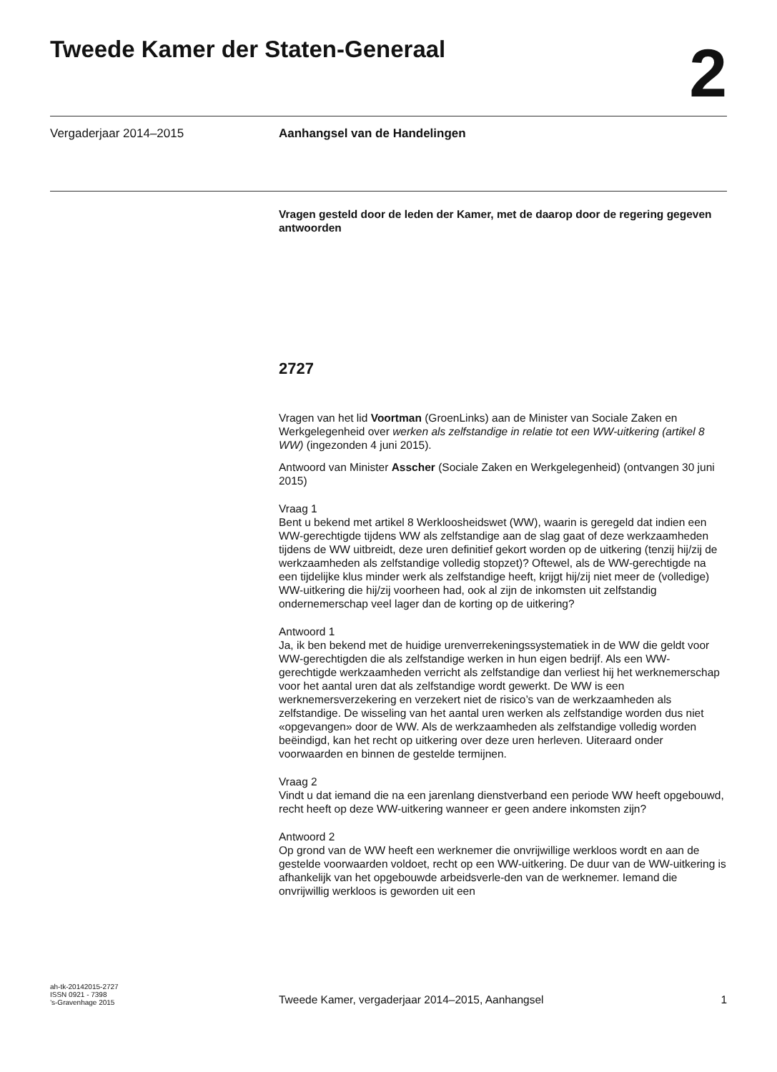Tweede Kamer der Staten-Generaal
2
Vergaderjaar 2014–2015 Aanhangsel van de Handelingen
Vragen gesteld door de leden der Kamer, met de daarop door de regering gegeven antwoorden
2727
Vragen van het lid Voortman (GroenLinks) aan de Minister van Sociale Zaken en Werkgelegenheid over werken als zelfstandige in relatie tot een WW-uitkering (artikel 8 WW) (ingezonden 4 juni 2015).
Antwoord van Minister Asscher (Sociale Zaken en Werkgelegenheid) (ontvangen 30 juni 2015)
Vraag 1
Bent u bekend met artikel 8 Werkloosheidswet (WW), waarin is geregeld dat indien een WW-gerechtigde tijdens WW als zelfstandige aan de slag gaat of deze werkzaamheden tijdens de WW uitbreidt, deze uren definitief gekort worden op de uitkering (tenzij hij/zij de werkzaamheden als zelfstandige volledig stopzet)? Oftewel, als de WW-gerechtigde na een tijdelijke klus minder werk als zelfstandige heeft, krijgt hij/zij niet meer de (volledige) WW-uitkering die hij/zij voorheen had, ook al zijn de inkomsten uit zelfstandig ondernemerschap veel lager dan de korting op de uitkering?
Antwoord 1
Ja, ik ben bekend met de huidige urenverrekeningssystematiek in de WW die geldt voor WW-gerechtigden die als zelfstandige werken in hun eigen bedrijf. Als een WW-gerechtigde werkzaamheden verricht als zelfstandige dan verliest hij het werknemerschap voor het aantal uren dat als zelfstandige wordt gewerkt. De WW is een werknemersverzekering en verzekert niet de risico’s van de werkzaamheden als zelfstandige. De wisseling van het aantal uren werken als zelfstandige worden dus niet «opgevangen» door de WW. Als de werkzaamheden als zelfstandige volledig worden beëindigd, kan het recht op uitkering over deze uren herleven. Uiteraard onder voorwaarden en binnen de gestelde termijnen.
Vraag 2
Vindt u dat iemand die na een jarenlang dienstverband een periode WW heeft opgebouwd, recht heeft op deze WW-uitkering wanneer er geen andere inkomsten zijn?
Antwoord 2
Op grond van de WW heeft een werknemer die onvrijwillige werkloos wordt en aan de gestelde voorwaarden voldoet, recht op een WW-uitkering. De duur van de WW-uitkering is afhankelijk van het opgebouwde arbeidsverle-den van de werknemer. Iemand die onvrijwillig werkloos is geworden uit een
ah-tk-20142015-2727
ISSN 0921 - 7398
’s-Gravenhage 2015
Tweede Kamer, vergaderjaar 2014–2015, Aanhangsel
1